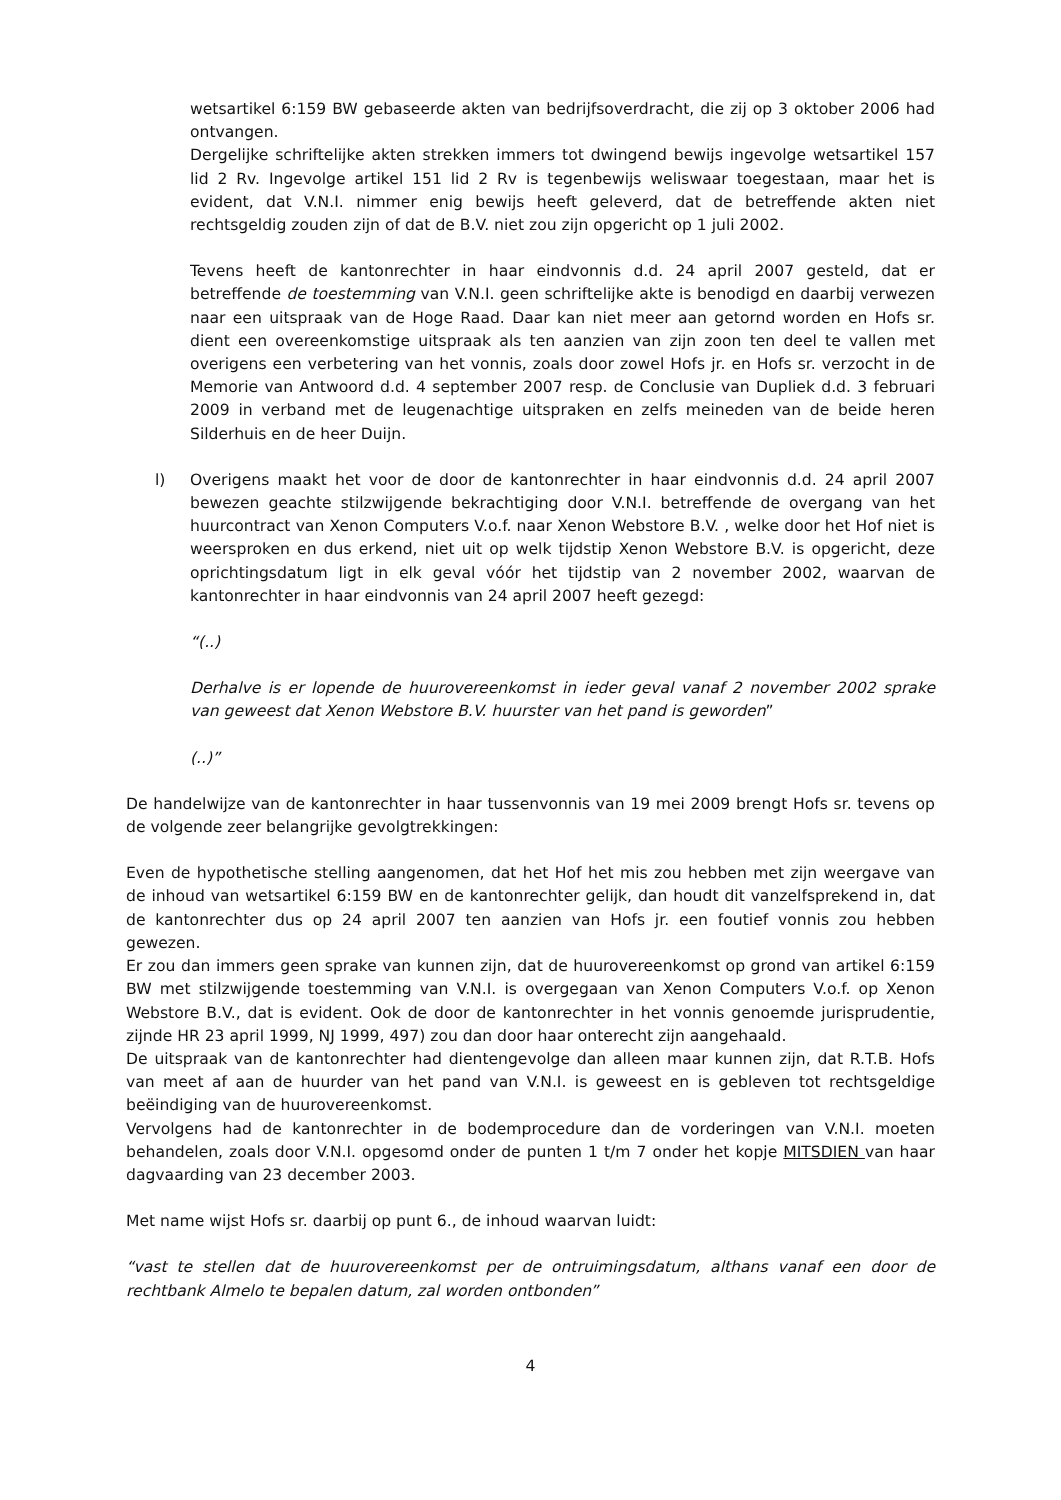wetsartikel 6:159 BW gebaseerde akten van bedrijfsoverdracht, die zij op 3 oktober 2006 had ontvangen.
Dergelijke schriftelijke akten strekken immers tot dwingend bewijs ingevolge wetsartikel 157 lid 2 Rv. Ingevolge artikel 151 lid 2 Rv is tegenbewijs weliswaar toegestaan, maar het is evident, dat V.N.I. nimmer enig bewijs heeft geleverd, dat de betreffende akten niet rechtsgeldig zouden zijn of dat de B.V. niet zou zijn opgericht op 1 juli 2002.
Tevens heeft de kantonrechter in haar eindvonnis d.d. 24 april 2007 gesteld, dat er betreffende de toestemming van V.N.I. geen schriftelijke akte is benodigd en daarbij verwezen naar een uitspraak van de Hoge Raad. Daar kan niet meer aan getornd worden en Hofs sr. dient een overeenkomstige uitspraak als ten aanzien van zijn zoon ten deel te vallen met overigens een verbetering van het vonnis, zoals door zowel Hofs jr. en Hofs sr. verzocht in de Memorie van Antwoord d.d. 4 september 2007 resp. de Conclusie van Dupliek d.d. 3 februari 2009 in verband met de leugenachtige uitspraken en zelfs meineden van de beide heren Silderhuis en de heer Duijn.
l) Overigens maakt het voor de door de kantonrechter in haar eindvonnis d.d. 24 april 2007 bewezen geachte stilzwijgende bekrachtiging door V.N.I. betreffende de overgang van het huurcontract van Xenon Computers V.o.f. naar Xenon Webstore B.V. , welke door het Hof niet is weersproken en dus erkend, niet uit op welk tijdstip Xenon Webstore B.V. is opgericht, deze oprichtingsdatum ligt in elk geval vóór het tijdstip van 2 november 2002, waarvan de kantonrechter in haar eindvonnis van 24 april 2007 heeft gezegd:
“(..)
Derhalve is er lopende de huurovereenkomst in ieder geval vanaf 2 november 2002 sprake van geweest dat Xenon Webstore B.V. huurster van het pand is geworden”
(..)”
De handelwijze van de kantonrechter in haar tussenvonnis van 19 mei 2009 brengt Hofs sr. tevens op de volgende zeer belangrijke gevolgtrekkingen:
Even de hypothetische stelling aangenomen, dat het Hof het mis zou hebben met zijn weergave van de inhoud van wetsartikel 6:159 BW en de kantonrechter gelijk, dan houdt dit vanzelfsprekend in, dat de kantonrechter dus op 24 april 2007 ten aanzien van Hofs jr. een foutief vonnis zou hebben gewezen.
Er zou dan immers geen sprake van kunnen zijn, dat de huurovereenkomst op grond van artikel 6:159 BW met stilzwijgende toestemming van V.N.I. is overgegaan van Xenon Computers V.o.f. op Xenon Webstore B.V., dat is evident. Ook de door de kantonrechter in het vonnis genoemde jurisprudentie, zijnde HR 23 april 1999, NJ 1999, 497) zou dan door haar onterecht zijn aangehaald.
De uitspraak van de kantonrechter had dientengevolge dan alleen maar kunnen zijn, dat R.T.B. Hofs van meet af aan de huurder van het pand van V.N.I. is geweest en is gebleven tot rechtsgeldige beëindiging van de huurovereenkomst.
Vervolgens had de kantonrechter in de bodemprocedure dan de vorderingen van V.N.I. moeten behandelen, zoals door V.N.I. opgesomd onder de punten 1 t/m 7 onder het kopje MITSDIEN van haar dagvaarding van 23 december 2003.
Met name wijst Hofs sr. daarbij op punt 6., de inhoud waarvan luidt:
“vast te stellen dat de huurovereenkomst per de ontruimingsdatum, althans vanaf een door de rechtbank Almelo te bepalen datum, zal worden ontbonden”
4